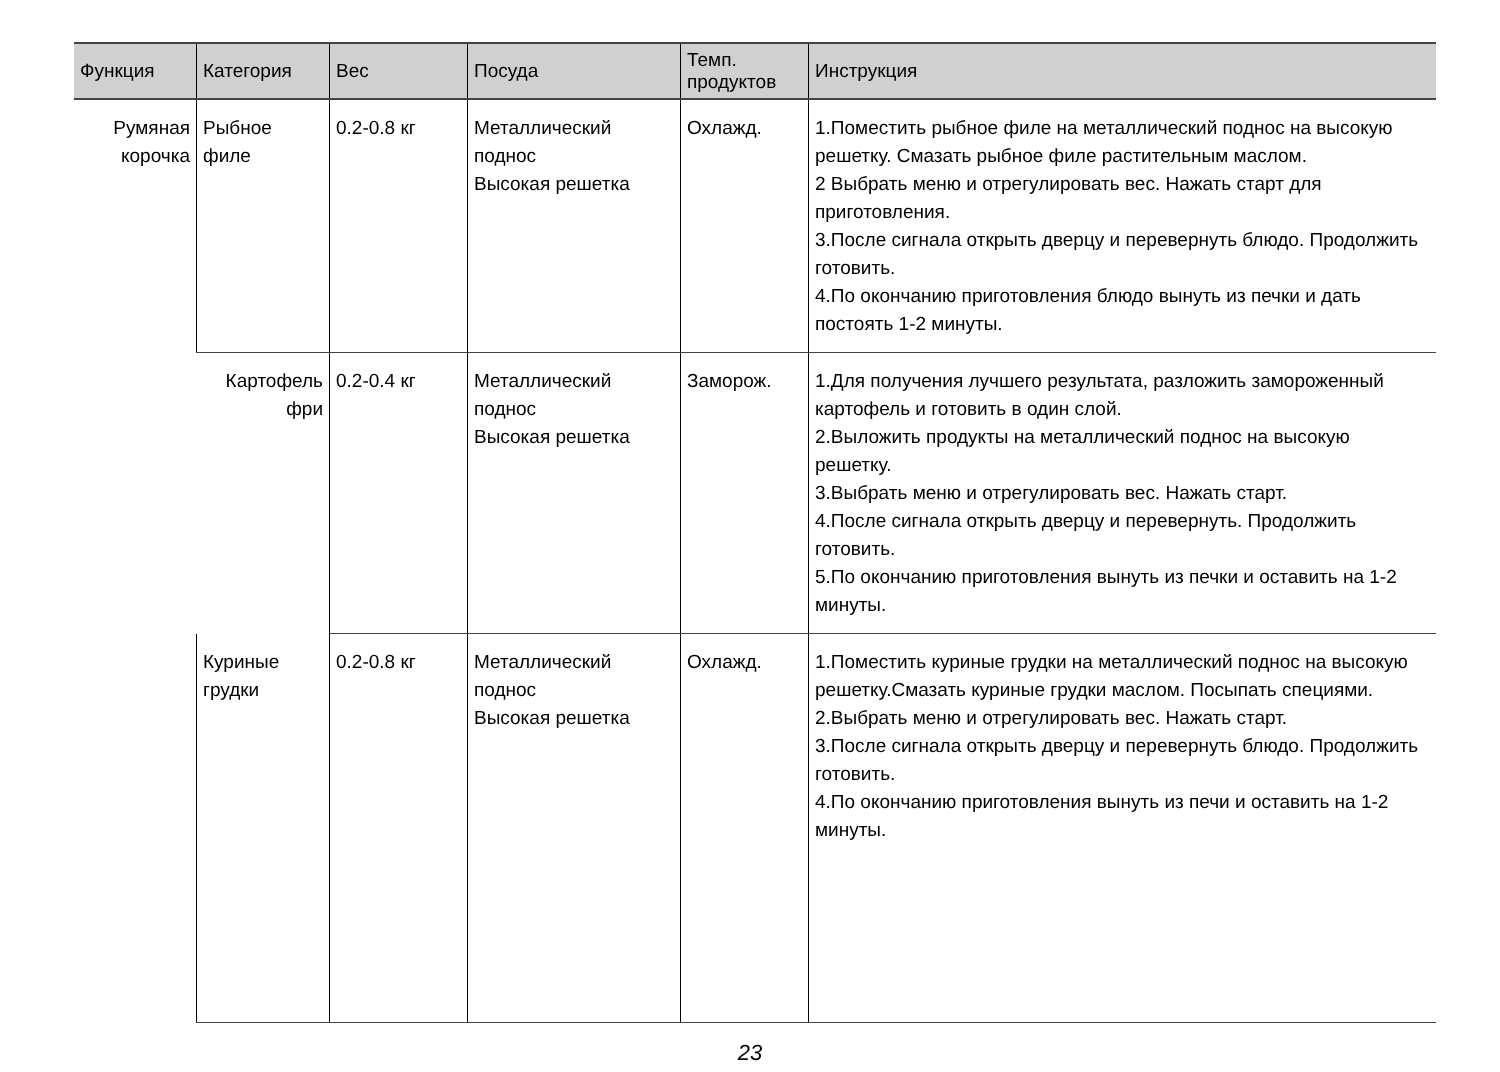| Функция | Категория | Вес | Посуда | Темп. продуктов | Инструкция |
| --- | --- | --- | --- | --- | --- |
| Румяная корочка | Рыбное филе | 0.2-0.8 кг | Металлический поднос Высокая решетка | Охлажд. | 1.Поместить рыбное филе на металлический поднос на высокую решетку. Смазать рыбное филе растительным маслом. 2 Выбрать меню и отрегулировать вес. Нажать старт для приготовления. 3.После сигнала открыть дверцу и перевернуть блюдо. Продолжить готовить. 4.По окончанию приготовления блюдо вынуть из печки и дать постоять 1-2 минуты. |
| | Картофель фри | 0.2-0.4 кг | Металлический поднос Высокая решетка | Заморож. | 1.Для получения лучшего результата, разложить замороженный картофель и готовить в один слой. 2.Выложить продукты на металлический поднос на высокую решетку. 3.Выбрать меню и отрегулировать вес. Нажать старт. 4.После сигнала открыть дверцу и перевернуть. Продолжить готовить. 5.По окончанию приготовления вынуть из печки и оставить на 1-2 минуты. |
| | Куриные грудки | 0.2-0.8 кг | Металлический поднос Высокая решетка | Охлажд. | 1.Поместить куриные грудки на металлический поднос на высокую решетку.Смазать куриные грудки маслом. Посыпать специями. 2.Выбрать меню и отрегулировать вес. Нажать старт. 3.После сигнала открыть дверцу и перевернуть блюдо. Продолжить готовить. 4.По окончанию приготовления вынуть из печи и оставить на 1-2 минуты. |
23